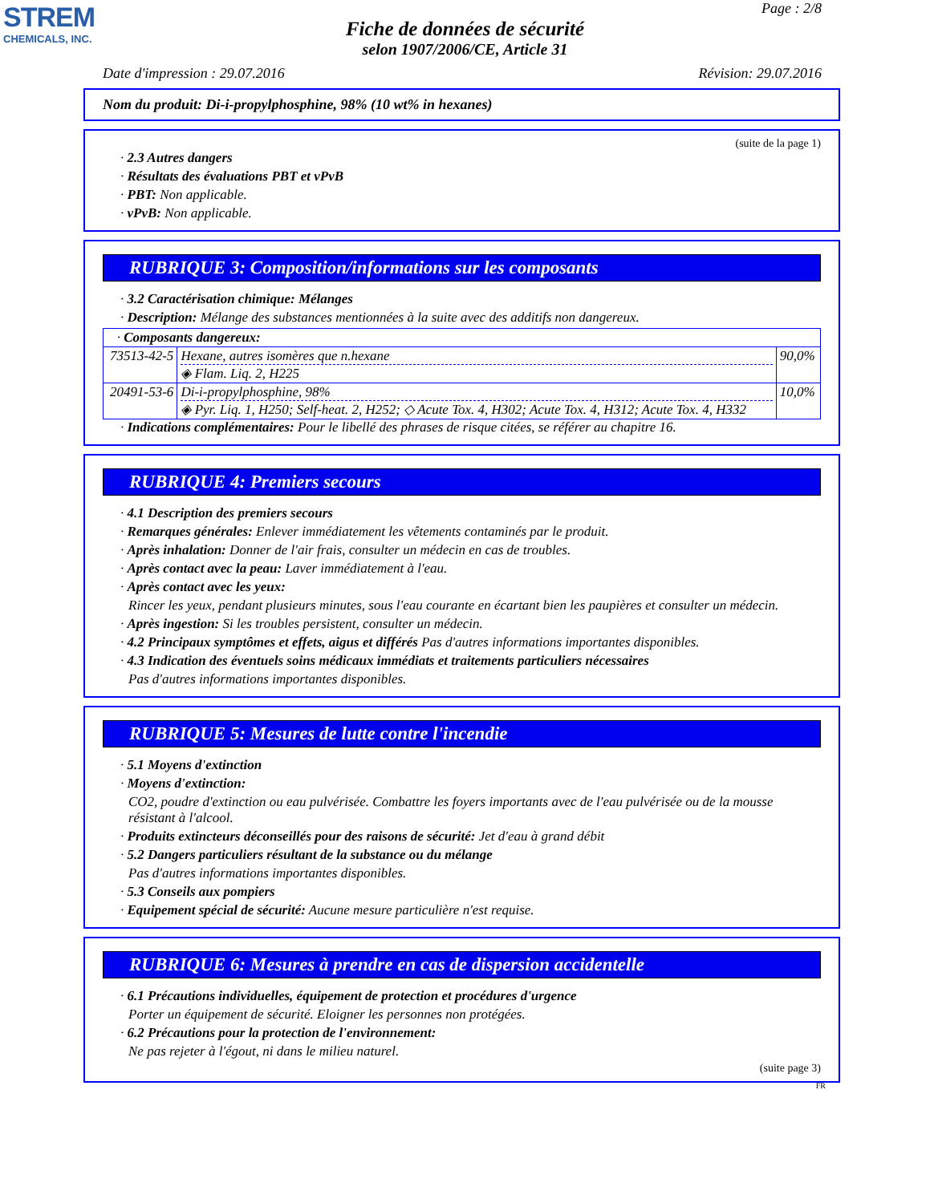STREM
CHEMICALS, INC.
Page : 2/8
Fiche de données de sécurité
selon 1907/2006/CE, Article 31
Date d'impression : 29.07.2016 Révision: 29.07.2016
Nom du produit: Di-i-propylphosphine, 98% (10 wt% in hexanes)
(suite de la page 1)
· 2.3 Autres dangers
· Résultats des évaluations PBT et vPvB
· PBT: Non applicable.
· vPvB: Non applicable.
RUBRIQUE 3: Composition/informations sur les composants
· 3.2 Caractérisation chimique: Mélanges
· Description: Mélange des substances mentionnées à la suite avec des additifs non dangereux.
| · Composants dangereux: | | |
| 73513-42-5 | Hexane, autres isomères que n.hexane ◈ Flam. Liq. 2, H225 | 90,0% |
| 20491-53-6 | Di-i-propylphosphine, 98% ◈ Pyr. Liq. 1, H250; Self-heat. 2, H252; ◇ Acute Tox. 4, H302; Acute Tox. 4, H312; Acute Tox. 4, H332 | 10,0% |
· Indications complémentaires: Pour le libellé des phrases de risque citées, se référer au chapitre 16.
RUBRIQUE 4: Premiers secours
· 4.1 Description des premiers secours
· Remarques générales: Enlever immédiatement les vêtements contaminés par le produit.
· Après inhalation: Donner de l'air frais, consulter un médecin en cas de troubles.
· Après contact avec la peau: Laver immédiatement à l'eau.
· Après contact avec les yeux:
Rincer les yeux, pendant plusieurs minutes, sous l'eau courante en écartant bien les paupières et consulter un médecin.
· Après ingestion: Si les troubles persistent, consulter un médecin.
· 4.2 Principaux symptômes et effets, aigus et différés Pas d'autres informations importantes disponibles.
· 4.3 Indication des éventuels soins médicaux immédiats et traitements particuliers nécessaires
Pas d'autres informations importantes disponibles.
RUBRIQUE 5: Mesures de lutte contre l'incendie
· 5.1 Moyens d'extinction
· Moyens d'extinction:
CO2, poudre d'extinction ou eau pulvérisée. Combattre les foyers importants avec de l'eau pulvérisée ou de la mousse résistant à l'alcool.
· Produits extincteurs déconseillés pour des raisons de sécurité: Jet d'eau à grand débit
· 5.2 Dangers particuliers résultant de la substance ou du mélange
Pas d'autres informations importantes disponibles.
· 5.3 Conseils aux pompiers
· Equipement spécial de sécurité: Aucune mesure particulière n'est requise.
RUBRIQUE 6: Mesures à prendre en cas de dispersion accidentelle
· 6.1 Précautions individuelles, équipement de protection et procédures d'urgence
Porter un équipement de sécurité. Eloigner les personnes non protégées.
· 6.2 Précautions pour la protection de l'environnement:
Ne pas rejeter à l'égout, ni dans le milieu naturel.
(suite page 3)
FR